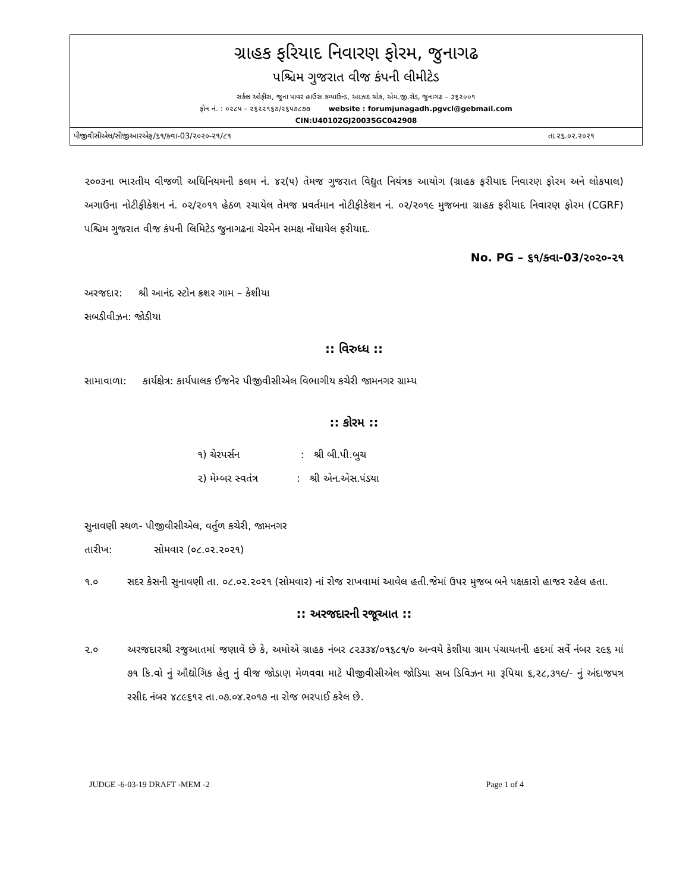ગ્રાહક ફરિયાદ નિવારણ ફોરમ, જુનાગઢ
પશ્ચિમ ગુજરાત વીજ કંપની લીમીટેડ
સર્કલ ઓફીસ, જુના પાવર હાઉસ કમ્પાઉન્ડ, આઝાદ ચોક, એમ.જી.રોડ, જુનાગઢ – ૩૬૨૦૦૧
ફોન નં. : ૦૨૮૫ – ૨૬૨૨૧૬૭/૨૬૫૭૮૭૭ website : forumjunagadh.pgvcl@gebmail.com
CIN:U40102GJ2003SGC042908
પીજીવીસીએલ/સીજીઆરએફ/૬૧/ક્વા-03/૨૦૨૦-૨૧/૮૧ તા.૨૬.૦૨.૨૦૨૧
૨૦૦૩ના ભારતીય વીજળી અધિનિયમની કલમ નં. ૪૨(૫) તેમજ ગુજરાત વિદ્યુત નિયંત્રક આયોગ (ગ્રાહક ફરીયાદ નિવારણ ફોરમ અને લોકપાલ) અગાઉના નોટીફીકેશન નં. ૦૨/૨૦૧૧ હેઠળ રચાયેલ તેમજ પ્રવર્તમાન નોટીફીકેશન નં. ૦૨/૨૦૧૯ મુજબના ગ્રાહક ફરીયાદ નિવારણ ફોરમ (CGRF) પશ્ચિમ ગુજરાત વીજ કંપની લિમિટેડ જુનાગઢના ચેરમેન સમક્ષ નોંધાયેલ ફરીયાદ.
No. PG – ૬૧/ક્વા-03/૨૦૨૦-૨૧
અરજદાર: શ્રી આનંદ સ્ટોન ક્રશર ગામ – કેશીયા
સબડીવીઝન: જોડીયા
:: વિરુધ્ધ ::
સામાવાળા: કાર્યક્ષેત્ર: કાર્યપાલક ઈજનેર પીજીવીસીએલ વિભાગીય કચેરી જામનગર ગ્રામ્ય
:: કોરમ ::
૧) ચેરપર્સન : શ્રી બી.પી.બુચ
૨) મેમ્બર સ્વતંત્ર : શ્રી એન.એસ.પંડયા
સુનાવણી સ્થળ- પીજીવીસીએલ, વર્તુળ કચેરી, જામનગર
તારીખ: સોમવાર (૦૮.૦૨.૨૦૨૧)
૧.૦ સદર કેસની સુનાવણી તા. ૦૮.૦૨.૨૦૨૧ (સોમવાર) નાં રોજ રાખવામાં આવેલ હતી.જેમાં ઉપર મુજબ બને પક્ષકારો હાજર રહેલ હતા.
:: અરજદારની રજૂઆત ::
૨.૦ અરજદારશ્રી રજુઆતમાં જણાવે છે કે, અમોએ ગ્રાહક નંબર ૮૨૩૩૪/૦૧૬૮૧/૦ અન્વયે કેશીયા ગ્રામ પંચાયતની હદમાં સર્વે નંબર ૨૯૬ માં ૭૧ કિ.વો નું ઔદ્યોગિક હેતુ નું વીજ જોડાણ મેળવવા માટે પીજીવીસીએલ જોડિયા સબ ડિવિઝન મા રૂપિયા ૬,૨૮,૩૧૯/- નું અંદાજપત્ર રસીદ નંબર ૪૮૯૬૧૨ તા.૦૭.૦૪.૨૦૧૭ ના રોજ ભરપાઈ કરેલ છે.
JUDGE -6-03-19 DRAFT -MEM -2 Page 1 of 4